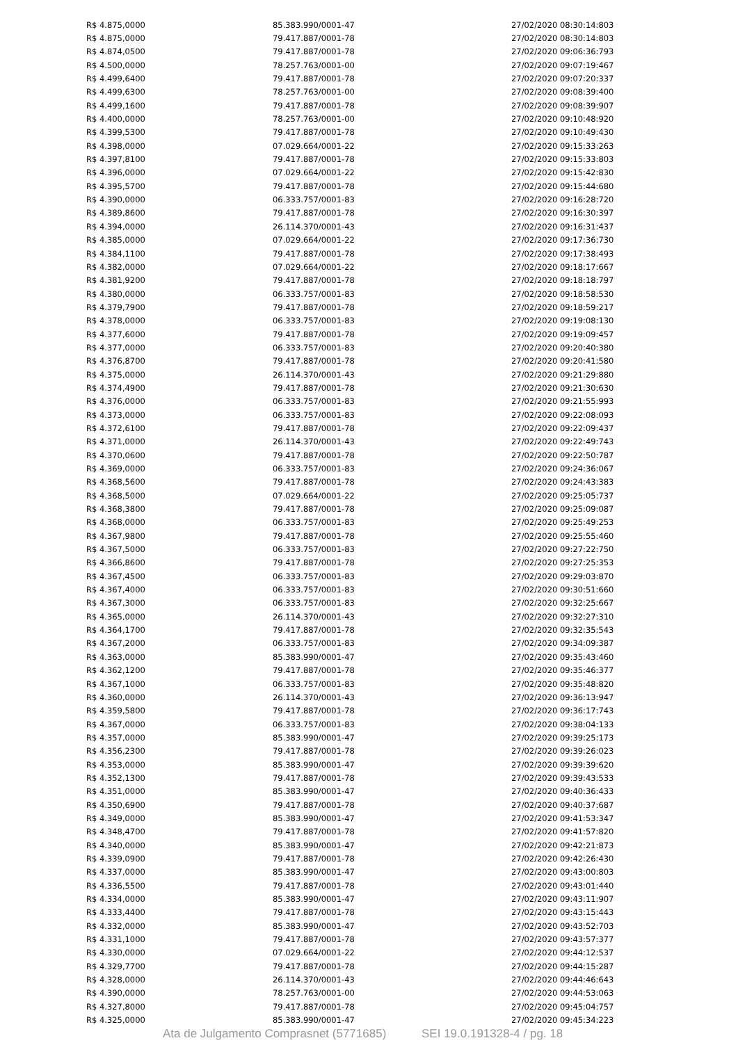| R$ 4.875,0000 | 85.383.990/0001-47 | 27/02/2020 08:30:14:803 |
| R$ 4.875,0000 | 79.417.887/0001-78 | 27/02/2020 08:30:14:803 |
| R$ 4.874,0500 | 79.417.887/0001-78 | 27/02/2020 09:06:36:793 |
| R$ 4.500,0000 | 78.257.763/0001-00 | 27/02/2020 09:07:19:467 |
| R$ 4.499,6400 | 79.417.887/0001-78 | 27/02/2020 09:07:20:337 |
| R$ 4.499,6300 | 78.257.763/0001-00 | 27/02/2020 09:08:39:400 |
| R$ 4.499,1600 | 79.417.887/0001-78 | 27/02/2020 09:08:39:907 |
| R$ 4.400,0000 | 78.257.763/0001-00 | 27/02/2020 09:10:48:920 |
| R$ 4.399,5300 | 79.417.887/0001-78 | 27/02/2020 09:10:49:430 |
| R$ 4.398,0000 | 07.029.664/0001-22 | 27/02/2020 09:15:33:263 |
| R$ 4.397,8100 | 79.417.887/0001-78 | 27/02/2020 09:15:33:803 |
| R$ 4.396,0000 | 07.029.664/0001-22 | 27/02/2020 09:15:42:830 |
| R$ 4.395,5700 | 79.417.887/0001-78 | 27/02/2020 09:15:44:680 |
| R$ 4.390,0000 | 06.333.757/0001-83 | 27/02/2020 09:16:28:720 |
| R$ 4.389,8600 | 79.417.887/0001-78 | 27/02/2020 09:16:30:397 |
| R$ 4.394,0000 | 26.114.370/0001-43 | 27/02/2020 09:16:31:437 |
| R$ 4.385,0000 | 07.029.664/0001-22 | 27/02/2020 09:17:36:730 |
| R$ 4.384,1100 | 79.417.887/0001-78 | 27/02/2020 09:17:38:493 |
| R$ 4.382,0000 | 07.029.664/0001-22 | 27/02/2020 09:18:17:667 |
| R$ 4.381,9200 | 79.417.887/0001-78 | 27/02/2020 09:18:18:797 |
| R$ 4.380,0000 | 06.333.757/0001-83 | 27/02/2020 09:18:58:530 |
| R$ 4.379,7900 | 79.417.887/0001-78 | 27/02/2020 09:18:59:217 |
| R$ 4.378,0000 | 06.333.757/0001-83 | 27/02/2020 09:19:08:130 |
| R$ 4.377,6000 | 79.417.887/0001-78 | 27/02/2020 09:19:09:457 |
| R$ 4.377,0000 | 06.333.757/0001-83 | 27/02/2020 09:20:40:380 |
| R$ 4.376,8700 | 79.417.887/0001-78 | 27/02/2020 09:20:41:580 |
| R$ 4.375,0000 | 26.114.370/0001-43 | 27/02/2020 09:21:29:880 |
| R$ 4.374,4900 | 79.417.887/0001-78 | 27/02/2020 09:21:30:630 |
| R$ 4.376,0000 | 06.333.757/0001-83 | 27/02/2020 09:21:55:993 |
| R$ 4.373,0000 | 06.333.757/0001-83 | 27/02/2020 09:22:08:093 |
| R$ 4.372,6100 | 79.417.887/0001-78 | 27/02/2020 09:22:09:437 |
| R$ 4.371,0000 | 26.114.370/0001-43 | 27/02/2020 09:22:49:743 |
| R$ 4.370,0600 | 79.417.887/0001-78 | 27/02/2020 09:22:50:787 |
| R$ 4.369,0000 | 06.333.757/0001-83 | 27/02/2020 09:24:36:067 |
| R$ 4.368,5600 | 79.417.887/0001-78 | 27/02/2020 09:24:43:383 |
| R$ 4.368,5000 | 07.029.664/0001-22 | 27/02/2020 09:25:05:737 |
| R$ 4.368,3800 | 79.417.887/0001-78 | 27/02/2020 09:25:09:087 |
| R$ 4.368,0000 | 06.333.757/0001-83 | 27/02/2020 09:25:49:253 |
| R$ 4.367,9800 | 79.417.887/0001-78 | 27/02/2020 09:25:55:460 |
| R$ 4.367,5000 | 06.333.757/0001-83 | 27/02/2020 09:27:22:750 |
| R$ 4.366,8600 | 79.417.887/0001-78 | 27/02/2020 09:27:25:353 |
| R$ 4.367,4500 | 06.333.757/0001-83 | 27/02/2020 09:29:03:870 |
| R$ 4.367,4000 | 06.333.757/0001-83 | 27/02/2020 09:30:51:660 |
| R$ 4.367,3000 | 06.333.757/0001-83 | 27/02/2020 09:32:25:667 |
| R$ 4.365,0000 | 26.114.370/0001-43 | 27/02/2020 09:32:27:310 |
| R$ 4.364,1700 | 79.417.887/0001-78 | 27/02/2020 09:32:35:543 |
| R$ 4.367,2000 | 06.333.757/0001-83 | 27/02/2020 09:34:09:387 |
| R$ 4.363,0000 | 85.383.990/0001-47 | 27/02/2020 09:35:43:460 |
| R$ 4.362,1200 | 79.417.887/0001-78 | 27/02/2020 09:35:46:377 |
| R$ 4.367,1000 | 06.333.757/0001-83 | 27/02/2020 09:35:48:820 |
| R$ 4.360,0000 | 26.114.370/0001-43 | 27/02/2020 09:36:13:947 |
| R$ 4.359,5800 | 79.417.887/0001-78 | 27/02/2020 09:36:17:743 |
| R$ 4.367,0000 | 06.333.757/0001-83 | 27/02/2020 09:38:04:133 |
| R$ 4.357,0000 | 85.383.990/0001-47 | 27/02/2020 09:39:25:173 |
| R$ 4.356,2300 | 79.417.887/0001-78 | 27/02/2020 09:39:26:023 |
| R$ 4.353,0000 | 85.383.990/0001-47 | 27/02/2020 09:39:39:620 |
| R$ 4.352,1300 | 79.417.887/0001-78 | 27/02/2020 09:39:43:533 |
| R$ 4.351,0000 | 85.383.990/0001-47 | 27/02/2020 09:40:36:433 |
| R$ 4.350,6900 | 79.417.887/0001-78 | 27/02/2020 09:40:37:687 |
| R$ 4.349,0000 | 85.383.990/0001-47 | 27/02/2020 09:41:53:347 |
| R$ 4.348,4700 | 79.417.887/0001-78 | 27/02/2020 09:41:57:820 |
| R$ 4.340,0000 | 85.383.990/0001-47 | 27/02/2020 09:42:21:873 |
| R$ 4.339,0900 | 79.417.887/0001-78 | 27/02/2020 09:42:26:430 |
| R$ 4.337,0000 | 85.383.990/0001-47 | 27/02/2020 09:43:00:803 |
| R$ 4.336,5500 | 79.417.887/0001-78 | 27/02/2020 09:43:01:440 |
| R$ 4.334,0000 | 85.383.990/0001-47 | 27/02/2020 09:43:11:907 |
| R$ 4.333,4400 | 79.417.887/0001-78 | 27/02/2020 09:43:15:443 |
| R$ 4.332,0000 | 85.383.990/0001-47 | 27/02/2020 09:43:52:703 |
| R$ 4.331,1000 | 79.417.887/0001-78 | 27/02/2020 09:43:57:377 |
| R$ 4.330,0000 | 07.029.664/0001-22 | 27/02/2020 09:44:12:537 |
| R$ 4.329,7700 | 79.417.887/0001-78 | 27/02/2020 09:44:15:287 |
| R$ 4.328,0000 | 26.114.370/0001-43 | 27/02/2020 09:44:46:643 |
| R$ 4.390,0000 | 78.257.763/0001-00 | 27/02/2020 09:44:53:063 |
| R$ 4.327,8000 | 79.417.887/0001-78 | 27/02/2020 09:45:04:757 |
| R$ 4.325,0000 | 85.383.990/0001-47 | 27/02/2020 09:45:34:223 |
Ata de Julgamento Comprasnet (5771685) SEI 19.0.191328-4 / pg. 18